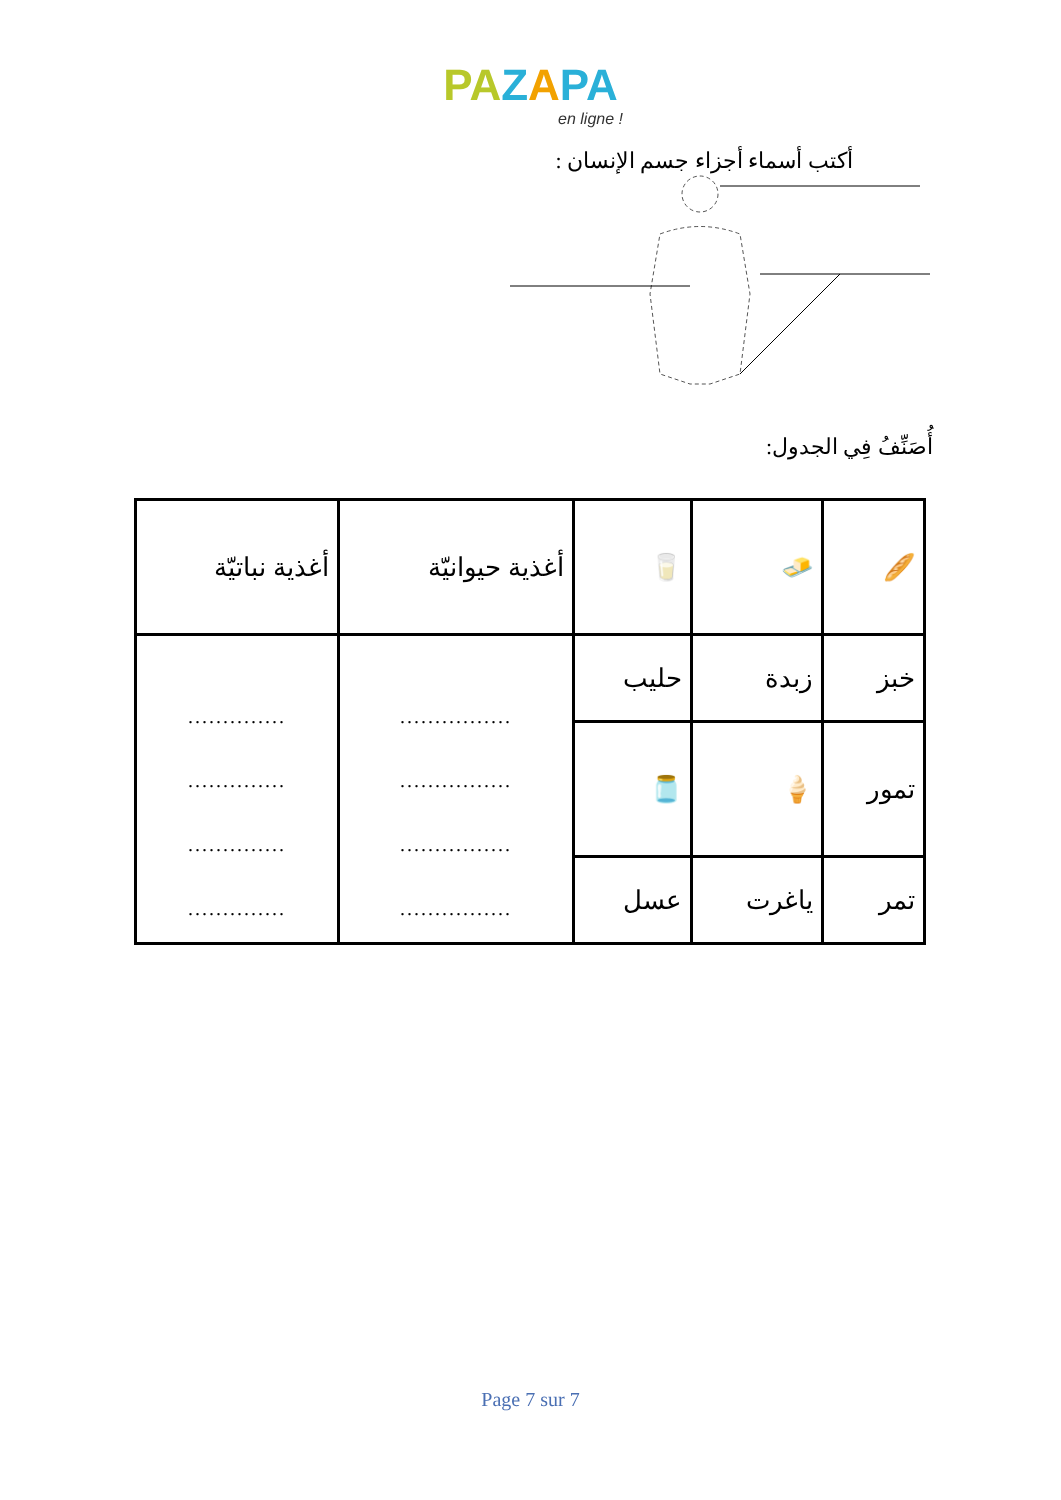PA ZAPA
en ligne !
أكتب أسماء أجزاء جسم الإنسان :
أُصَنِّفُ فِي الجدول:
| 🥖 | 🧈 | 🥛 | أغذية حيوانيّة | أغذية نباتيّة |
| خبز | زبدة | حليب | ................ ................ ................ ................ | .............. .............. .............. .............. |
| تمور | 🍦 | 🫙 | | |
| تمر | ياغرت | عسل | | |
Page 7 sur 7